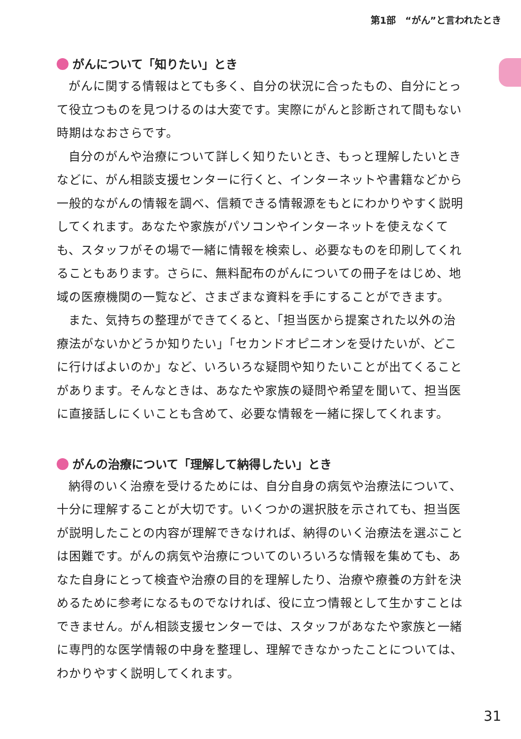第1部　“がん”と言われたとき
がんについて「知りたい」とき
がんに関する情報はとても多く、自分の状況に合ったもの、自分にとって役立つものを見つけるのは大変です。実際にがんと診断されて間もない時期はなおさらです。
自分のがんや治療について詳しく知りたいとき、もっと理解したいときなどに、がん相談支援センターに行くと、インターネットや書籍などから一般的ながんの情報を調べ、信頼できる情報源をもとにわかりやすく説明してくれます。あなたや家族がパソコンやインターネットを使えなくても、スタッフがその場で一緒に情報を検索し、必要なものを印刷してくれることもあります。さらに、無料配布のがんについての冊子をはじめ、地域の医療機関の一覧など、さまざまな資料を手にすることができます。
また、気持ちの整理ができてくると、「担当医から提案された以外の治療法がないかどうか知りたい」「セカンドオピニオンを受けたいが、どこに行けばよいのか」など、いろいろな疑問や知りたいことが出てくることがあります。そんなときは、あなたや家族の疑問や希望を聞いて、担当医に直接話しにくいことも含めて、必要な情報を一緒に探してくれます。
がんの治療について「理解して納得したい」とき
納得のいく治療を受けるためには、自分自身の病気や治療法について、十分に理解することが大切です。いくつかの選択肢を示されても、担当医が説明したことの内容が理解できなければ、納得のいく治療法を選ぶことは困難です。がんの病気や治療についてのいろいろな情報を集めても、あなた自身にとって検査や治療の目的を理解したり、治療や療養の方針を決めるために参考になるものでなければ、役に立つ情報として生かすことはできません。がん相談支援センターでは、スタッフがあなたや家族と一緒に専門的な医学情報の中身を整理し、理解できなかったことについては、わかりやすく説明してくれます。
31